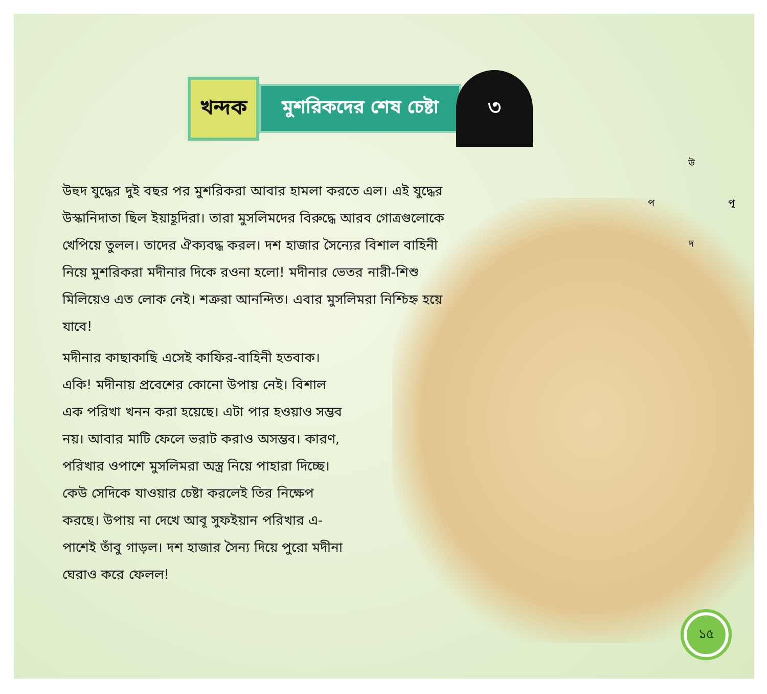খন্দক
মুশরিকদের শেষ চেষ্টা
৩
উ
প পূ
দ
উহুদ যুদ্ধের দুই বছর পর মুশরিকরা আবার হামলা করতে এল। এই যুদ্ধের উস্কানিদাতা ছিল ইয়াহূদিরা। তারা মুসলিমদের বিরুদ্ধে আরব গোত্রগুলোকে খেপিয়ে তুলল। তাদের ঐক্যবদ্ধ করল। দশ হাজার সৈন্যের বিশাল বাহিনী নিয়ে মুশরিকরা মদীনার দিকে রওনা হলো! মদীনার ভেতর নারী-শিশু মিলিয়েও এত লোক নেই। শত্রুরা আনন্দিত। এবার মুসলিমরা নিশ্চিহ্ন হয়ে যাবে!
মদীনার কাছাকাছি এসেই কাফির-বাহিনী হতবাক। একি! মদীনায় প্রবেশের কোনো উপায় নেই। বিশাল এক পরিখা খনন করা হয়েছে। এটা পার হওয়াও সম্ভব নয়। আবার মাটি ফেলে ভরাট করাও অসম্ভব। কারণ, পরিখার ওপাশে মুসলিমরা অস্ত্র নিয়ে পাহারা দিচ্ছে। কেউ সেদিকে যাওয়ার চেষ্টা করলেই তির নিক্ষেপ করছে। উপায় না দেখে আবূ সুফইয়ান পরিখার এ-পাশেই তাঁবু গাড়ল। দশ হাজার সৈন্য দিয়ে পুরো মদীনা ঘেরাও করে ফেলল!
১৫